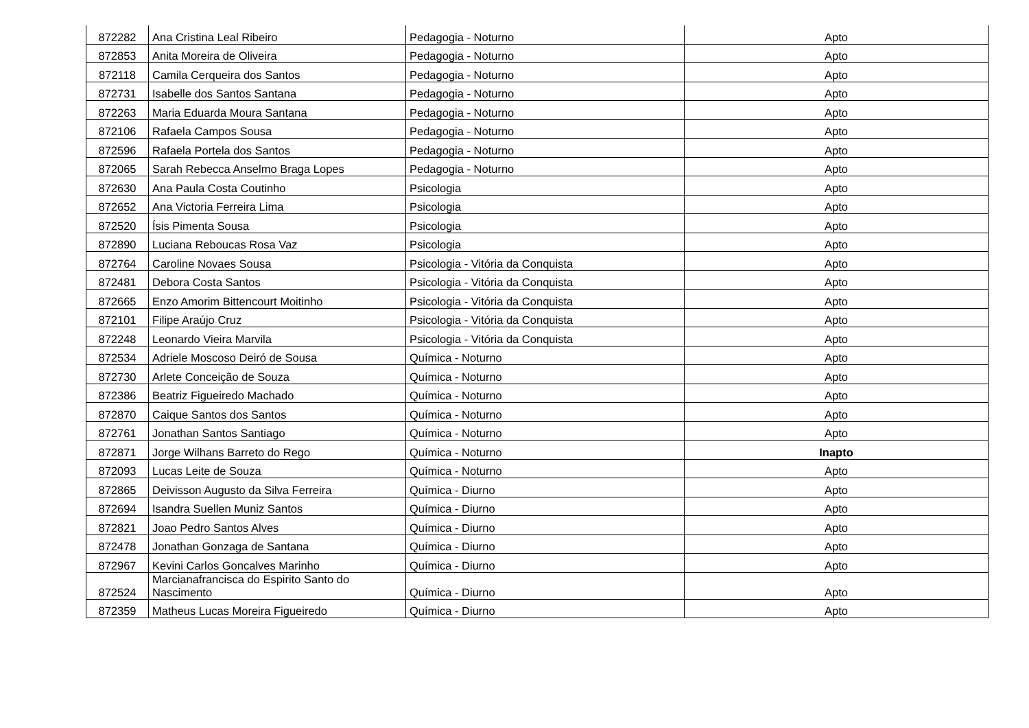| 872282 | Ana Cristina Leal Ribeiro | Pedagogia - Noturno | Apto |
| 872853 | Anita Moreira de Oliveira | Pedagogia - Noturno | Apto |
| 872118 | Camila Cerqueira dos Santos | Pedagogia - Noturno | Apto |
| 872731 | Isabelle dos Santos Santana | Pedagogia - Noturno | Apto |
| 872263 | Maria Eduarda Moura Santana | Pedagogia - Noturno | Apto |
| 872106 | Rafaela Campos Sousa | Pedagogia - Noturno | Apto |
| 872596 | Rafaela Portela dos Santos | Pedagogia - Noturno | Apto |
| 872065 | Sarah Rebecca Anselmo Braga Lopes | Pedagogia - Noturno | Apto |
| 872630 | Ana Paula Costa Coutinho | Psicologia | Apto |
| 872652 | Ana Victoria Ferreira Lima | Psicologia | Apto |
| 872520 | Ísis Pimenta Sousa | Psicologia | Apto |
| 872890 | Luciana Reboucas Rosa Vaz | Psicologia | Apto |
| 872764 | Caroline Novaes Sousa | Psicologia - Vitória da Conquista | Apto |
| 872481 | Debora Costa Santos | Psicologia - Vitória da Conquista | Apto |
| 872665 | Enzo Amorim Bittencourt Moitinho | Psicologia - Vitória da Conquista | Apto |
| 872101 | Filipe Araújo Cruz | Psicologia - Vitória da Conquista | Apto |
| 872248 | Leonardo Vieira Marvila | Psicologia - Vitória da Conquista | Apto |
| 872534 | Adriele Moscoso Deiró de Sousa | Química - Noturno | Apto |
| 872730 | Arlete Conceição de Souza | Química - Noturno | Apto |
| 872386 | Beatriz Figueiredo Machado | Química - Noturno | Apto |
| 872870 | Caique Santos dos Santos | Química - Noturno | Apto |
| 872761 | Jonathan Santos Santiago | Química - Noturno | Apto |
| 872871 | Jorge Wilhans Barreto do Rego | Química - Noturno | Inapto |
| 872093 | Lucas Leite de Souza | Química - Noturno | Apto |
| 872865 | Deivisson Augusto da Silva Ferreira | Química - Diurno | Apto |
| 872694 | Isandra Suellen Muniz Santos | Química - Diurno | Apto |
| 872821 | Joao Pedro Santos Alves | Química - Diurno | Apto |
| 872478 | Jonathan Gonzaga de Santana | Química - Diurno | Apto |
| 872967 | Kevini Carlos Goncalves Marinho | Química - Diurno | Apto |
| 872524 | Marcianafrancisca do Espirito Santo do Nascimento | Química - Diurno | Apto |
| 872359 | Matheus Lucas Moreira Figueiredo | Química - Diurno | Apto |